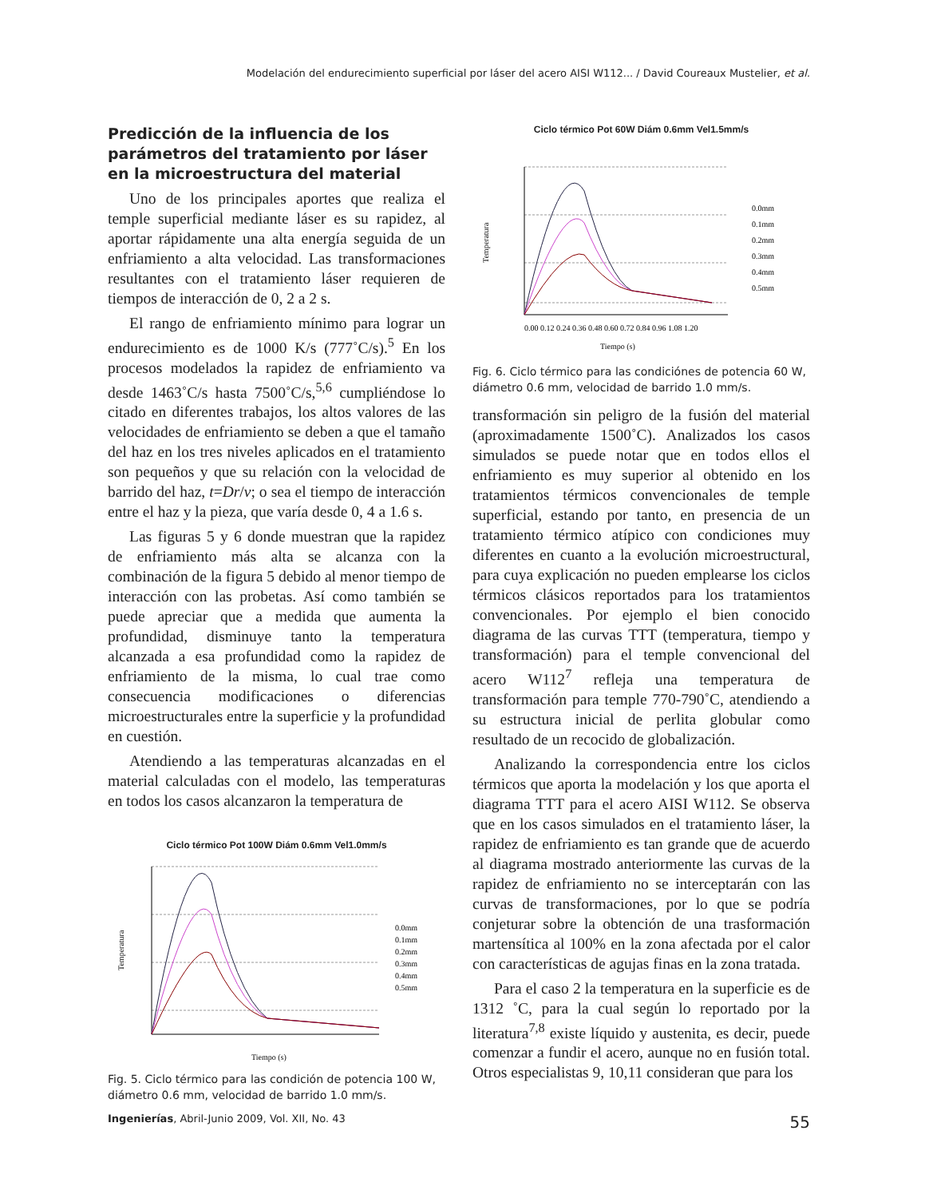Modelación del endurecimiento superficial por láser del acero AISI W112... / David Coureaux Mustelier, et al.
Predicción de la influencia de los parámetros del tratamiento por láser en la microestructura del material
Uno de los principales aportes que realiza el temple superficial mediante láser es su rapidez, al aportar rápidamente una alta energía seguida de un enfriamiento a alta velocidad. Las transformaciones resultantes con el tratamiento láser requieren de tiempos de interacción de 0, 2 a 2 s.
El rango de enfriamiento mínimo para lograr un endurecimiento es de 1000 K/s (777˚C/s).<sup>5</sup> En los procesos modelados la rapidez de enfriamiento va desde 1463˚C/s hasta 7500˚C/s,<sup>5,6</sup> cumpliéndose lo citado en diferentes trabajos, los altos valores de las velocidades de enfriamiento se deben a que el tamaño del haz en los tres niveles aplicados en el tratamiento son pequeños y que su relación con la velocidad de barrido del haz, t=Dr/v; o sea el tiempo de interacción entre el haz y la pieza, que varía desde 0, 4 a 1.6 s.
Las figuras 5 y 6 donde muestran que la rapidez de enfriamiento más alta se alcanza con la combinación de la figura 5 debido al menor tiempo de interacción con las probetas. Así como también se puede apreciar que a medida que aumenta la profundidad, disminuye tanto la temperatura alcanzada a esa profundidad como la rapidez de enfriamiento de la misma, lo cual trae como consecuencia modificaciones o diferencias microestructurales entre la superficie y la profundidad en cuestión.
Atendiendo a las temperaturas alcanzadas en el material calculadas con el modelo, las temperaturas en todos los casos alcanzaron la temperatura de
Ciclo térmico Pot 100W Diám 0.6mm Vel1.0mm/s
Temperatura
Tiempo (s)
0.0mm
0.1mm
0.2mm
0.3mm
0.4mm
0.5mm
Fig. 5. Ciclo térmico para las condición de potencia 100 W, diámetro 0.6 mm, velocidad de barrido 1.0 mm/s.
Ciclo térmico Pot 60W Diám 0.6mm Vel1.5mm/s
Temperatura
0.00 0.12 0.24 0.36 0.48 0.60 0.72 0.84 0.96 1.08 1.20
Tiempo (s)
0.0mm
0.1mm
0.2mm
0.3mm
0.4mm
0.5mm
Fig. 6. Ciclo térmico para las condiciónes de potencia 60 W, diámetro 0.6 mm, velocidad de barrido 1.0 mm/s.
transformación sin peligro de la fusión del material (aproximadamente 1500˚C). Analizados los casos simulados se puede notar que en todos ellos el enfriamiento es muy superior al obtenido en los tratamientos térmicos convencionales de temple superficial, estando por tanto, en presencia de un tratamiento térmico atípico con condiciones muy diferentes en cuanto a la evolución microestructural, para cuya explicación no pueden emplearse los ciclos térmicos clásicos reportados para los tratamientos convencionales. Por ejemplo el bien conocido diagrama de las curvas TTT (temperatura, tiempo y transformación) para el temple convencional del acero W112<sup>7</sup> refleja una temperatura de transformación para temple 770-790˚C, atendiendo a su estructura inicial de perlita globular como resultado de un recocido de globalización.
Analizando la correspondencia entre los ciclos térmicos que aporta la modelación y los que aporta el diagrama TTT para el acero AISI W112. Se observa que en los casos simulados en el tratamiento láser, la rapidez de enfriamiento es tan grande que de acuerdo al diagrama mostrado anteriormente las curvas de la rapidez de enfriamiento no se interceptarán con las curvas de transformaciones, por lo que se podría conjeturar sobre la obtención de una trasformación martensítica al 100% en la zona afectada por el calor con características de agujas finas en la zona tratada.
Para el caso 2 la temperatura en la superficie es de 1312 ˚C, para la cual según lo reportado por la literatura<sup>7,8</sup> existe líquido y austenita, es decir, puede comenzar a fundir el acero, aunque no en fusión total. Otros especialistas 9, 10,11 consideran que para los
Ingenierías, Abril-Junio 2009, Vol. XII, No. 43 55